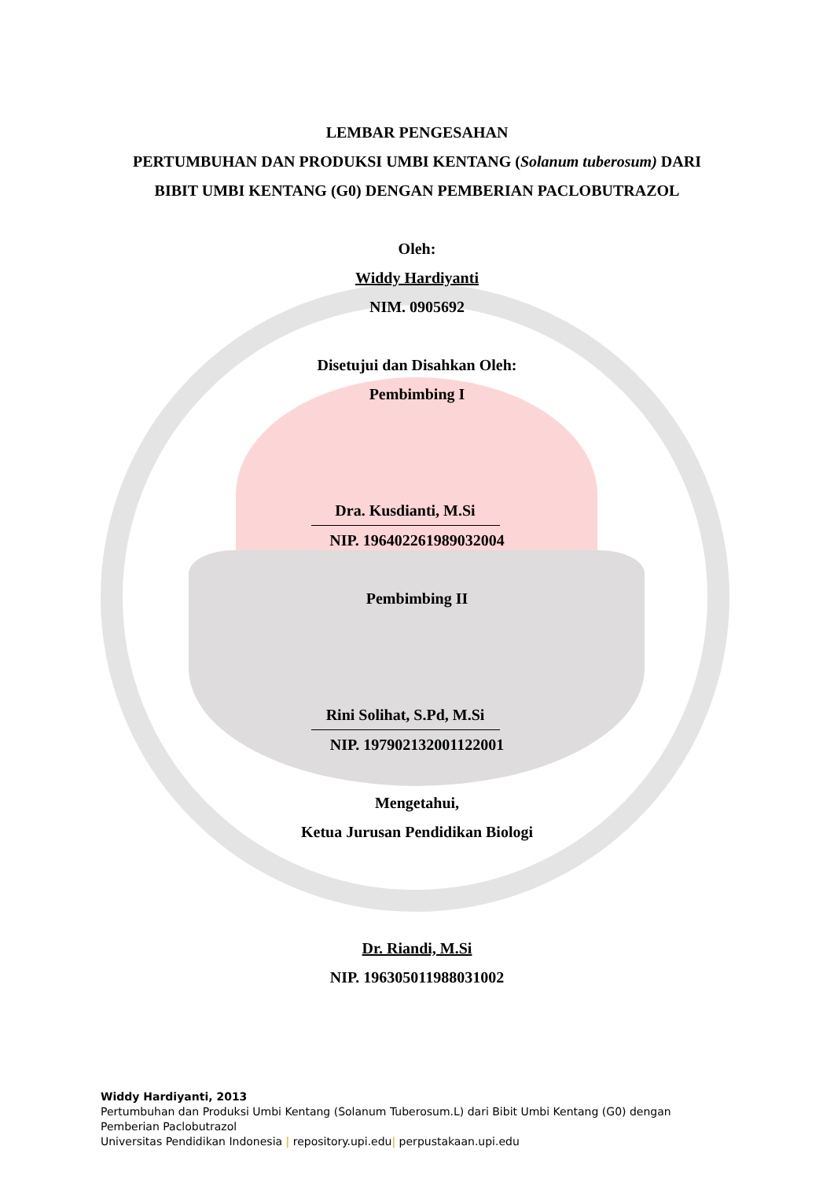LEMBAR PENGESAHAN
PERTUMBUHAN DAN PRODUKSI UMBI KENTANG (Solanum tuberosum) DARI
BIBIT UMBI KENTANG (G0) DENGAN PEMBERIAN PACLOBUTRAZOL
Oleh:
Widdy Hardiyanti
NIM. 0905692
Disetujui dan Disahkan Oleh:
Pembimbing I
Dra. Kusdianti, M.Si
NIP. 196402261989032004
Pembimbing II
Rini Solihat, S.Pd, M.Si
NIP. 197902132001122001
Mengetahui,
Ketua Jurusan Pendidikan Biologi
Dr. Riandi, M.Si
NIP. 196305011988031002
Widdy Hardiyanti, 2013
Pertumbuhan dan Produksi Umbi Kentang (Solanum Tuberosum.L) dari Bibit Umbi Kentang (G0) dengan
Pemberian Paclobutrazol
Universitas Pendidikan Indonesia | repository.upi.edu| perpustakaan.upi.edu